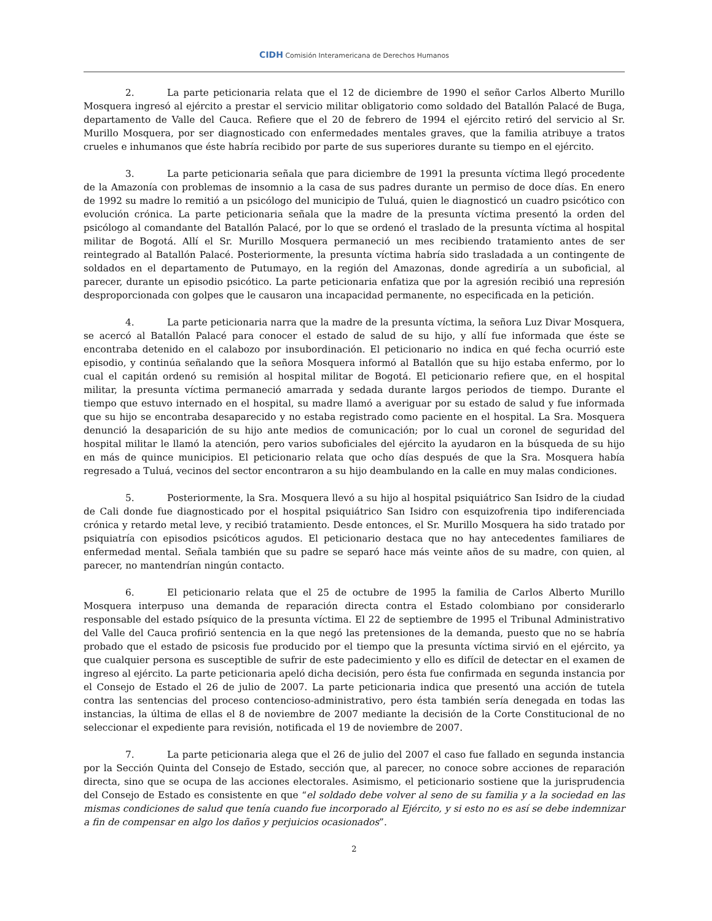CIDH Comisión Interamericana de Derechos Humanos
2. La parte peticionaria relata que el 12 de diciembre de 1990 el señor Carlos Alberto Murillo Mosquera ingresó al ejército a prestar el servicio militar obligatorio como soldado del Batallón Palacé de Buga, departamento de Valle del Cauca. Refiere que el 20 de febrero de 1994 el ejército retiró del servicio al Sr. Murillo Mosquera, por ser diagnosticado con enfermedades mentales graves, que la familia atribuye a tratos crueles e inhumanos que éste habría recibido por parte de sus superiores durante su tiempo en el ejército.
3. La parte peticionaria señala que para diciembre de 1991 la presunta víctima llegó procedente de la Amazonía con problemas de insomnio a la casa de sus padres durante un permiso de doce días. En enero de 1992 su madre lo remitió a un psicólogo del municipio de Tuluá, quien le diagnosticó un cuadro psicótico con evolución crónica. La parte peticionaria señala que la madre de la presunta víctima presentó la orden del psicólogo al comandante del Batallón Palacé, por lo que se ordenó el traslado de la presunta víctima al hospital militar de Bogotá. Allí el Sr. Murillo Mosquera permaneció un mes recibiendo tratamiento antes de ser reintegrado al Batallón Palacé. Posteriormente, la presunta víctima habría sido trasladada a un contingente de soldados en el departamento de Putumayo, en la región del Amazonas, donde agrediría a un suboficial, al parecer, durante un episodio psicótico. La parte peticionaria enfatiza que por la agresión recibió una represión desproporcionada con golpes que le causaron una incapacidad permanente, no especificada en la petición.
4. La parte peticionaria narra que la madre de la presunta víctima, la señora Luz Divar Mosquera, se acercó al Batallón Palacé para conocer el estado de salud de su hijo, y allí fue informada que éste se encontraba detenido en el calabozo por insubordinación. El peticionario no indica en qué fecha ocurrió este episodio, y continúa señalando que la señora Mosquera informó al Batallón que su hijo estaba enfermo, por lo cual el capitán ordenó su remisión al hospital militar de Bogotá. El peticionario refiere que, en el hospital militar, la presunta víctima permaneció amarrada y sedada durante largos periodos de tiempo. Durante el tiempo que estuvo internado en el hospital, su madre llamó a averiguar por su estado de salud y fue informada que su hijo se encontraba desaparecido y no estaba registrado como paciente en el hospital. La Sra. Mosquera denunció la desaparición de su hijo ante medios de comunicación; por lo cual un coronel de seguridad del hospital militar le llamó la atención, pero varios suboficiales del ejército la ayudaron en la búsqueda de su hijo en más de quince municipios. El peticionario relata que ocho días después de que la Sra. Mosquera había regresado a Tuluá, vecinos del sector encontraron a su hijo deambulando en la calle en muy malas condiciones.
5. Posteriormente, la Sra. Mosquera llevó a su hijo al hospital psiquiátrico San Isidro de la ciudad de Cali donde fue diagnosticado por el hospital psiquiátrico San Isidro con esquizofrenia tipo indiferenciada crónica y retardo metal leve, y recibió tratamiento. Desde entonces, el Sr. Murillo Mosquera ha sido tratado por psiquiatría con episodios psicóticos agudos. El peticionario destaca que no hay antecedentes familiares de enfermedad mental. Señala también que su padre se separó hace más veinte años de su madre, con quien, al parecer, no mantendrían ningún contacto.
6. El peticionario relata que el 25 de octubre de 1995 la familia de Carlos Alberto Murillo Mosquera interpuso una demanda de reparación directa contra el Estado colombiano por considerarlo responsable del estado psíquico de la presunta víctima. El 22 de septiembre de 1995 el Tribunal Administrativo del Valle del Cauca profirió sentencia en la que negó las pretensiones de la demanda, puesto que no se habría probado que el estado de psicosis fue producido por el tiempo que la presunta víctima sirvió en el ejército, ya que cualquier persona es susceptible de sufrir de este padecimiento y ello es difícil de detectar en el examen de ingreso al ejército. La parte peticionaria apeló dicha decisión, pero ésta fue confirmada en segunda instancia por el Consejo de Estado el 26 de julio de 2007. La parte peticionaria indica que presentó una acción de tutela contra las sentencias del proceso contencioso-administrativo, pero ésta también sería denegada en todas las instancias, la última de ellas el 8 de noviembre de 2007 mediante la decisión de la Corte Constitucional de no seleccionar el expediente para revisión, notificada el 19 de noviembre de 2007.
7. La parte peticionaria alega que el 26 de julio del 2007 el caso fue fallado en segunda instancia por la Sección Quinta del Consejo de Estado, sección que, al parecer, no conoce sobre acciones de reparación directa, sino que se ocupa de las acciones electorales. Asimismo, el peticionario sostiene que la jurisprudencia del Consejo de Estado es consistente en que “el soldado debe volver al seno de su familia y a la sociedad en las mismas condiciones de salud que tenía cuando fue incorporado al Ejército, y si esto no es así se debe indemnizar a fin de compensar en algo los daños y perjuicios ocasionados”.
2